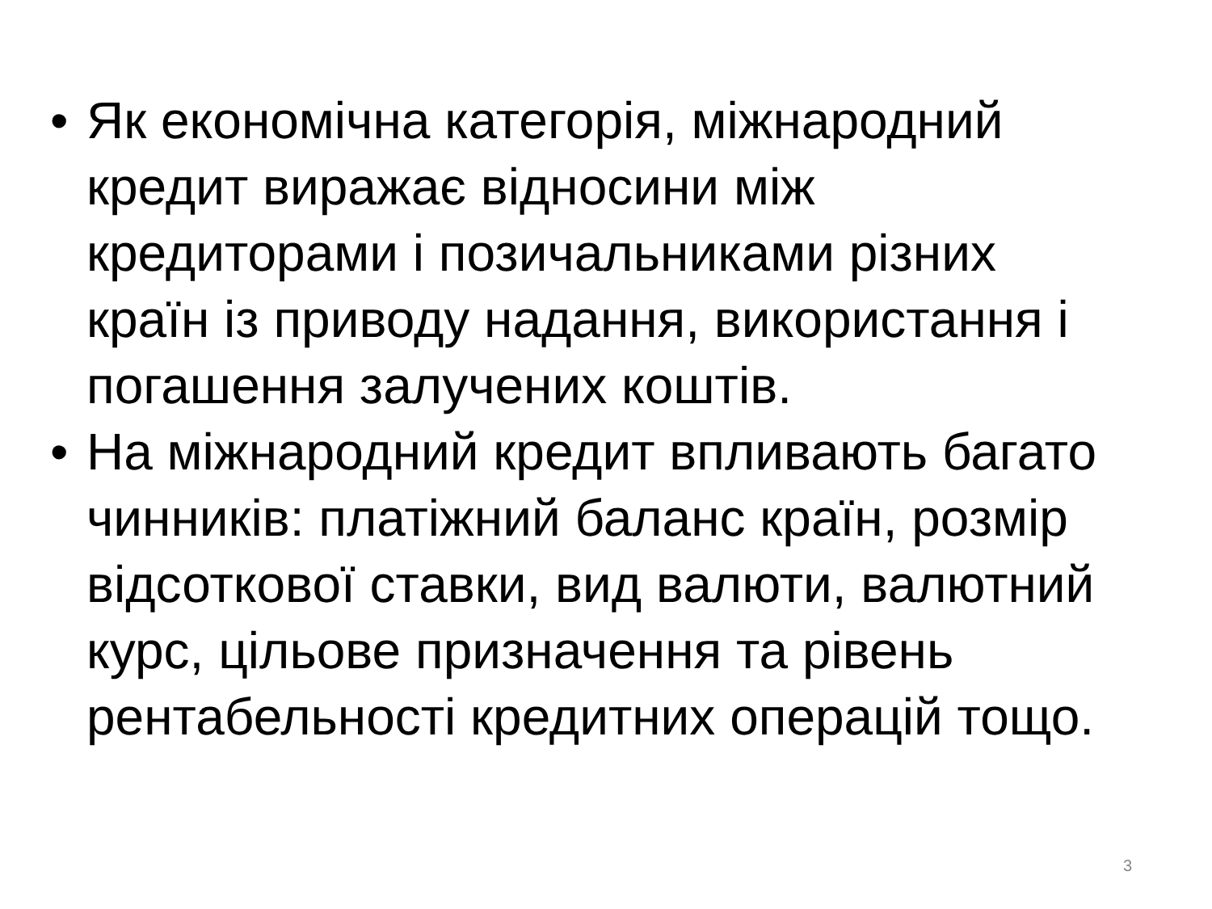• Як економічна категорія, міжнародний кредит виражає відносини між кредиторами і позичальниками різних країн із приводу надання, використання і погашення залучених коштів.
• На міжнародний кредит впливають багато чинників: платіжний баланс країн, розмір відсоткової ставки, вид валюти, валютний курс, цільове призначення та рівень рентабельності кредитних операцій тощо.
3